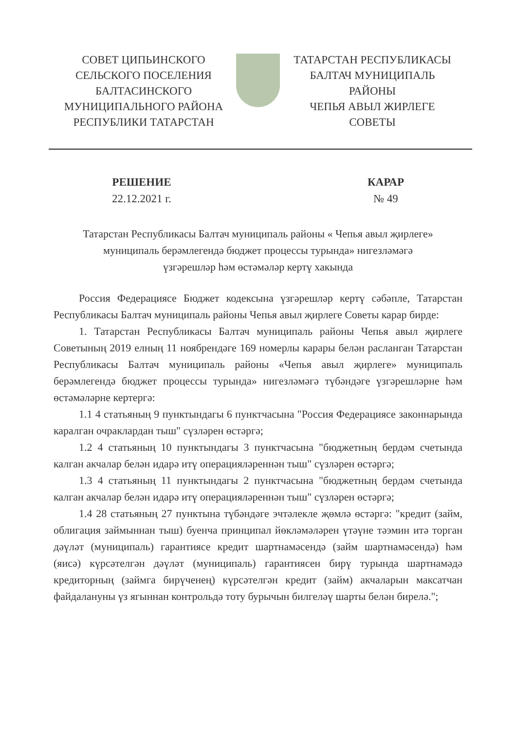СОВЕТ ЦИПЬИНСКОГО
СЕЛЬСКОГО ПОСЕЛЕНИЯ
БАЛТАСИНСКОГО
МУНИЦИПАЛЬНОГО РАЙОНА
РЕСПУБЛИКИ ТАТАРСТАН
ТАТАРСТАН РЕСПУБЛИКАСЫ
БАЛТАЧ МУНИЦИПАЛЬ
РАЙОНЫ
ЧЕПЬЯ АВЫЛ ЖИРЛЕГЕ
СОВЕТЫ
РЕШЕНИЕ
22.12.2021 г.
КАРАР
№ 49
Татарстан Республикасы Балтач муниципаль районы « Чепья авыл җирлеге»
муниципаль берәмлегендә бюджет процессы турында» нигезләмәгә
үзгәрешләр һәм өстәмәләр кертү хакында
Россия Федерациясе Бюджет кодексына үзгәрешләр кертү сәбәпле, Татарстан Республикасы Балтач муниципаль районы Чепья авыл җирлеге Советы карар бирде:
1. Татарстан Республикасы Балтач муниципаль районы Чепья авыл җирлеге Советының 2019 елның 11 ноябрендәге 169 номерлы карары белән расланган Татарстан Республикасы Балтач муниципаль районы «Чепья авыл җирлеге» муниципаль берәмлегендә бюджет процессы турында» нигезләмәгә түбәндәге үзгәрешләрне һәм өстәмәләрне кертергә:
1.1 4 статьяның 9 пунктындагы 6 пунктчасына "Россия Федерациясе законнарында каралган очраклардан тыш" сүзләрен өстәргә;
1.2 4 статьяның 10 пунктындагы 3 пунктчасына "бюджетның бердәм счетында калган акчалар белән идарә итү операцияләреннән тыш" сүзләрен өстәргә;
1.3 4 статьяның 11 пунктындагы 2 пунктчасына "бюджетның бердәм счетында калган акчалар белән идарә итү операцияләреннән тыш" сүзләрен өстәргә;
1.4 28 статьяның 27 пунктына түбәндәге эчтәлекле җөмлә өстәргә: "кредит (займ, облигация займыннан тыш) буенча принципал йөкләмәләрен үтәүне тәэмин итә торган дәүләт (муниципаль) гарантиясе кредит шартнамәсендә (займ шартнамәсендә) һәм (яисә) күрсәтелгән дәүләт (муниципаль) гарантиясен бирү турында шартнамәдә кредиторның (займга бирүченең) күрсәтелгән кредит (займ) акчаларын максатчан файдалануны үз ягыннан контрольдә тоту бурычын билгеләү шарты белән бирелә.";